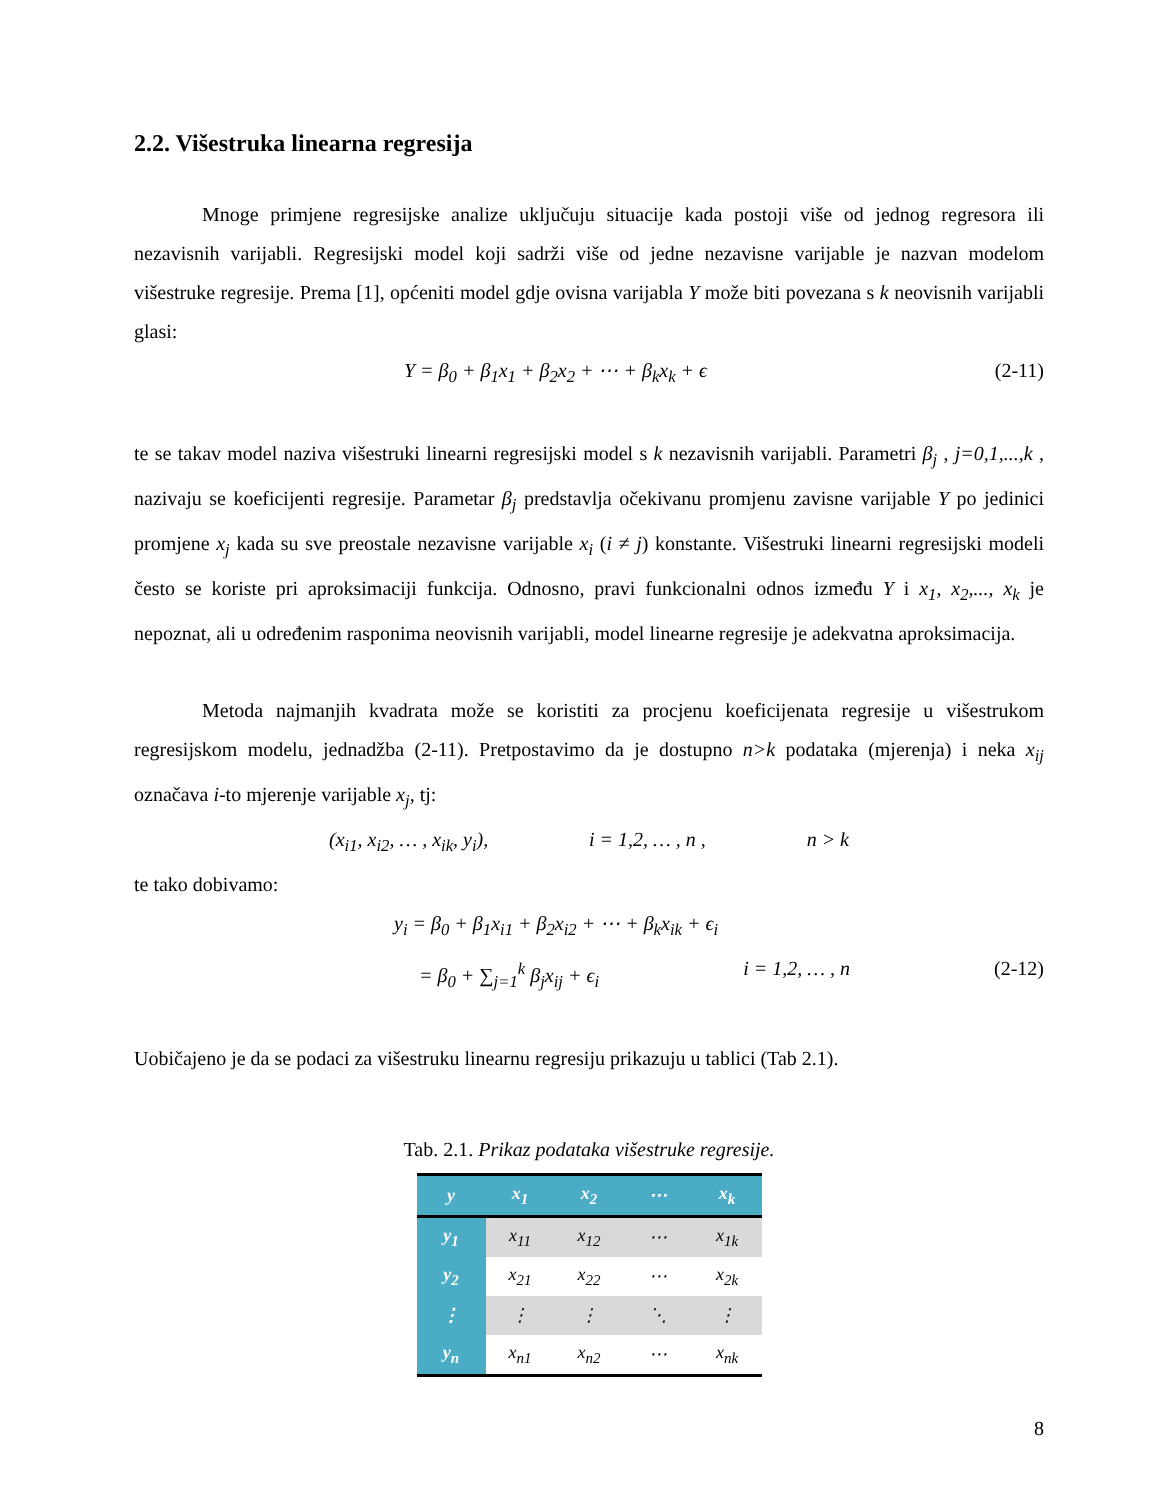2.2. Višestruka linearna regresija
Mnoge primjene regresijske analize uključuju situacije kada postoji više od jednog regresora ili nezavisnih varijabli. Regresijski model koji sadrži više od jedne nezavisne varijable je nazvan modelom višestruke regresije. Prema [1], općeniti model gdje ovisna varijabla Y može biti povezana s k neovisnih varijabli glasi:
Y = β<sub>0</sub> + β<sub>1</sub>x<sub>1</sub> + β<sub>2</sub>x<sub>2</sub> + ⋯ + β<sub>k</sub>x<sub>k</sub> + ϵ (2-11)
te se takav model naziva višestruki linearni regresijski model s k nezavisnih varijabli. Parametri β<sub>j</sub> , j=0,1,...,k , nazivaju se koeficijenti regresije. Parametar β<sub>j</sub> predstavlja očekivanu promjenu zavisne varijable Y po jedinici promjene x<sub>j</sub> kada su sve preostale nezavisne varijable x<sub>i</sub> (i ≠ j) konstante. Višestruki linearni regresijski modeli često se koriste pri aproksimaciji funkcija. Odnosno, pravi funkcionalni odnos između Y i x<sub>1</sub>, x<sub>2</sub>,..., x<sub>k</sub> je nepoznat, ali u određenim rasponima neovisnih varijabli, model linearne regresije je adekvatna aproksimacija.
Metoda najmanjih kvadrata može se koristiti za procjenu koeficijenata regresije u višestrukom regresijskom modelu, jednadžba (2-11). Pretpostavimo da je dostupno n>k podataka (mjerenja) i neka x<sub>ij</sub> označava i-to mjerenje varijable x<sub>j</sub>, tj:
(x<sub>i1</sub>, x<sub>i2</sub>, … , x<sub>ik</sub>, y<sub>i</sub>), i = 1,2, … , n , n > k
te tako dobivamo:
y<sub>i</sub> = β<sub>0</sub> + β<sub>1</sub>x<sub>i1</sub> + β<sub>2</sub>x<sub>i2</sub> + ⋯ + β<sub>k</sub>x<sub>ik</sub> + ϵ<sub>i</sub>
= β<sub>0</sub> + ∑<sub>j=1</sub><sup>k</sup> β<sub>j</sub>x<sub>ij</sub> + ϵ<sub>i</sub> i = 1,2, … , n (2-12)
Uobičajeno je da se podaci za višestruku linearnu regresiju prikazuju u tablici (Tab 2.1).
Tab. 2.1. Prikaz podataka višestruke regresije.
| y | x<sub>1</sub> | x<sub>2</sub> | ⋯ | x<sub>k</sub> |
| --- | --- | --- | --- | --- |
| y<sub>1</sub> | x<sub>11</sub> | x<sub>12</sub> | ⋯ | x<sub>1k</sub> |
| y<sub>2</sub> | x<sub>21</sub> | x<sub>22</sub> | ⋯ | x<sub>2k</sub> |
| ⋮ | ⋮ | ⋮ | ⋱ | ⋮ |
| y<sub>n</sub> | x<sub>n1</sub> | x<sub>n2</sub> | ⋯ | x<sub>nk</sub> |
8